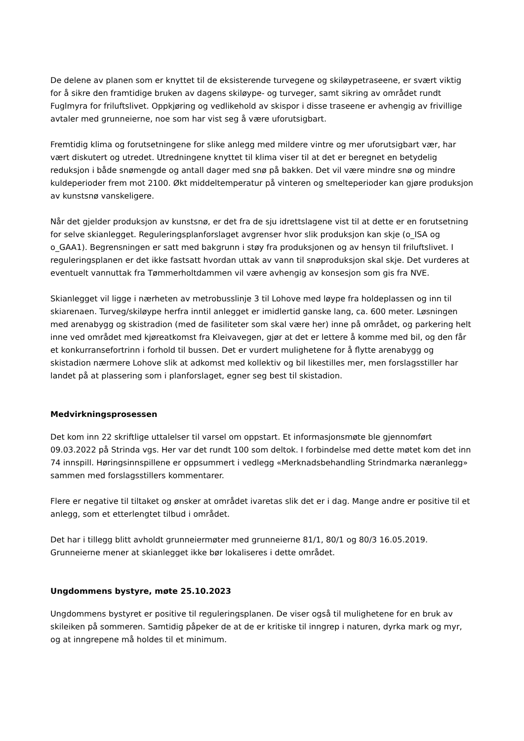De delene av planen som er knyttet til de eksisterende turvegene og skiløypetraseene, er svært viktig for å sikre den framtidige bruken av dagens skiløype- og turveger, samt sikring av området rundt Fuglmyra for friluftslivet. Oppkjøring og vedlikehold av skispor i disse traseene er avhengig av frivillige avtaler med grunneierne, noe som har vist seg å være uforutsigbart.
Fremtidig klima og forutsetningene for slike anlegg med mildere vintre og mer uforutsigbart vær, har vært diskutert og utredet. Utredningene knyttet til klima viser til at det er beregnet en betydelig reduksjon i både snømengde og antall dager med snø på bakken. Det vil være mindre snø og mindre kuldeperioder frem mot 2100. Økt middeltemperatur på vinteren og smelteperioder kan gjøre produksjon av kunstsnø vanskeligere.
Når det gjelder produksjon av kunstsnø, er det fra de sju idrettslagene vist til at dette er en forutsetning for selve skianlegget. Reguleringsplanforslaget avgrenser hvor slik produksjon kan skje (o_ISA og o_GAA1). Begrensningen er satt med bakgrunn i støy fra produksjonen og av hensyn til friluftslivet. I reguleringsplanen er det ikke fastsatt hvordan uttak av vann til snøproduksjon skal skje. Det vurderes at eventuelt vannuttak fra Tømmerholtdammen vil være avhengig av konsesjon som gis fra NVE.
Skianlegget vil ligge i nærheten av metrobusslinje 3 til Lohove med løype fra holdeplassen og inn til skiarenaen. Turveg/skiløype herfra inntil anlegget er imidlertid ganske lang, ca. 600 meter. Løsningen med arenabygg og skistradion (med de fasiliteter som skal være her) inne på området, og parkering helt inne ved området med kjøreatkomst fra Kleivavegen, gjør at det er lettere å komme med bil, og den får et konkurransefortrinn i forhold til bussen. Det er vurdert mulighetene for å flytte arenabygg og skistadion nærmere Lohove slik at adkomst med kollektiv og bil likestilles mer, men forslagsstiller har landet på at plassering som i planforslaget, egner seg best til skistadion.
Medvirkningsprosessen
Det kom inn 22 skriftlige uttalelser til varsel om oppstart. Et informasjonsmøte ble gjennomført 09.03.2022 på Strinda vgs. Her var det rundt 100 som deltok. I forbindelse med dette møtet kom det inn 74 innspill. Høringsinnspillene er oppsummert i vedlegg «Merknadsbehandling Strindmarka næranlegg» sammen med forslagsstillers kommentarer.
Flere er negative til tiltaket og ønsker at området ivaretas slik det er i dag. Mange andre er positive til et anlegg, som et etterlengtet tilbud i området.
Det har i tillegg blitt avholdt grunneiermøter med grunneierne 81/1, 80/1 og 80/3 16.05.2019. Grunneierne mener at skianlegget ikke bør lokaliseres i dette området.
Ungdommens bystyre, møte 25.10.2023
Ungdommens bystyret er positive til reguleringsplanen. De viser også til mulighetene for en bruk av skileiken på sommeren. Samtidig påpeker de at de er kritiske til inngrep i naturen, dyrka mark og myr, og at inngrepene må holdes til et minimum.